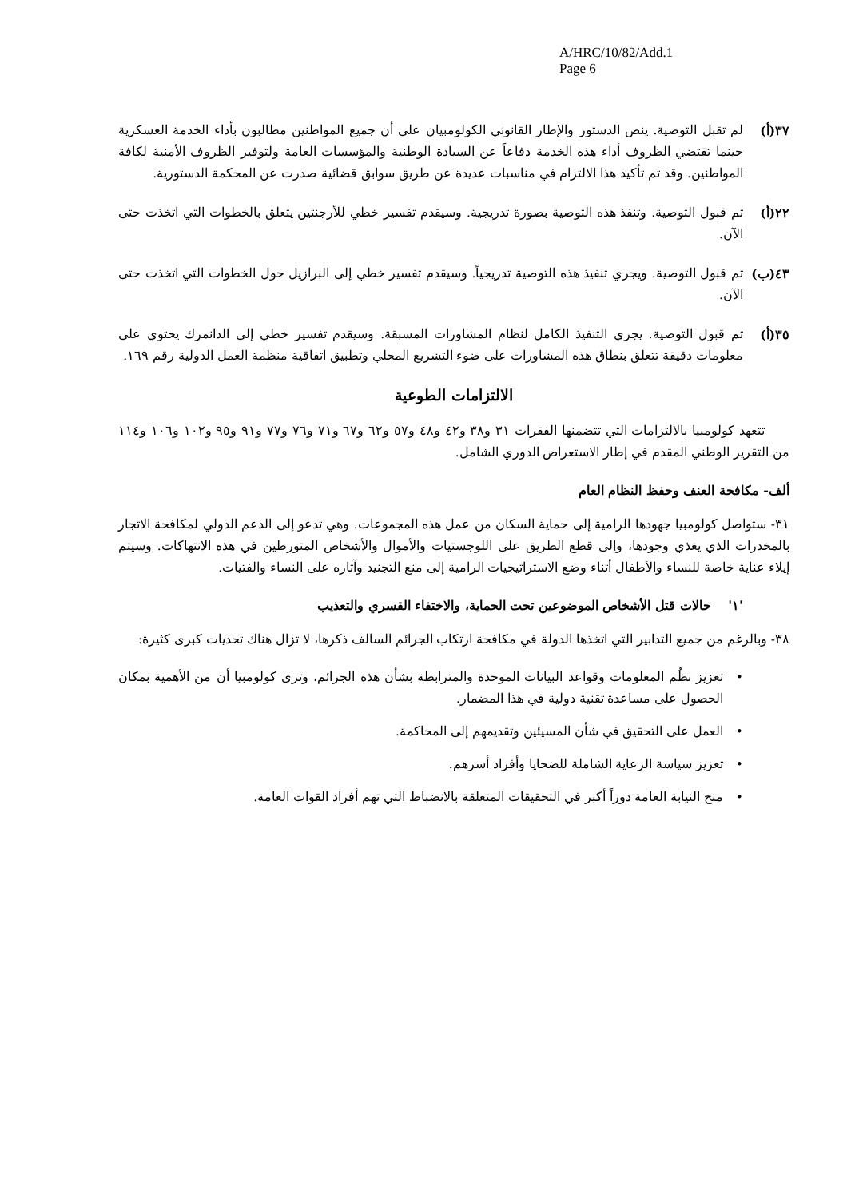A/HRC/10/82/Add.1
Page 6
٣٧(أ) لم تقبل التوصية. ينص الدستور والإطار القانوني الكولومبيان على أن جميع المواطنين مطالبون بأداء الخدمة العسكرية حينما تقتضي الظروف أداء هذه الخدمة دفاعاً عن السيادة الوطنية والمؤسسات العامة ولتوفير الظروف الأمنية لكافة المواطنين. وقد تم تأكيد هذا الالتزام في مناسبات عديدة عن طريق سوابق قضائية صدرت عن المحكمة الدستورية.
٢٢(أ) تم قبول التوصية. وتنفذ هذه التوصية بصورة تدريجية. وسيقدم تفسير خطي للأرجنتين يتعلق بالخطوات التي اتخذت حتى الآن.
٤٣(ب) تم قبول التوصية. ويجري تنفيذ هذه التوصية تدريجياً. وسيقدم تفسير خطي إلى البرازيل حول الخطوات التي اتخذت حتى الآن.
٣٥(أ) تم قبول التوصية. يجري التنفيذ الكامل لنظام المشاورات المسبقة. وسيقدم تفسير خطي إلى الدانمرك يحتوي على معلومات دقيقة تتعلق بنطاق هذه المشاورات على ضوء التشريع المحلي وتطبيق اتفاقية منظمة العمل الدولية رقم ١٦٩.
الالتزامات الطوعية
  تتعهد كولومبيا بالالتزامات التي تتضمنها الفقرات ٣١ و٣٨ و٤٢ و٤٨ و٥٧ و٦٢ و٦٧ و٧١ و٧٦ و٧٧ و٩١ و٩٥ و١٠٢ و١٠٦ و١١٤ من التقرير الوطني المقدم في إطار الاستعراض الدوري الشامل.
ألف- مكافحة العنف وحفظ النظام العام
٣١- ستواصل كولومبيا جهودها الرامية إلى حماية السكان من عمل هذه المجموعات. وهي تدعو إلى الدعم الدولي لمكافحة الاتجار بالمخدرات الذي يغذي وجودها، وإلى قطع الطريق على اللوجستيات والأموال والأشخاص المتورطين في هذه الانتهاكات. وسيتم إيلاء عناية خاصة للنساء والأطفال أثناء وضع الاستراتيجيات الرامية إلى منع التجنيد وآثاره على النساء والفتيات.
'١'  حالات قتل الأشخاص الموضوعين تحت الحماية، والاختفاء القسري والتعذيب
٣٨- وبالرغم من جميع التدابير التي اتخذها الدولة في مكافحة ارتكاب الجرائم السالف ذكرها، لا تزال هناك تحديات كبرى كثيرة:
• تعزيز نظُم المعلومات وقواعد البيانات الموحدة والمترابطة بشأن هذه الجرائم، وترى كولومبيا أن من الأهمية بمكان الحصول على مساعدة تقنية دولية في هذا المضمار.
• العمل على التحقيق في شأن المسيئين وتقديمهم إلى المحاكمة.
• تعزيز سياسة الرعاية الشاملة للضحايا وأفراد أسرهم.
• منح النيابة العامة دوراً أكبر في التحقيقات المتعلقة بالانضباط التي تهم أفراد القوات العامة.